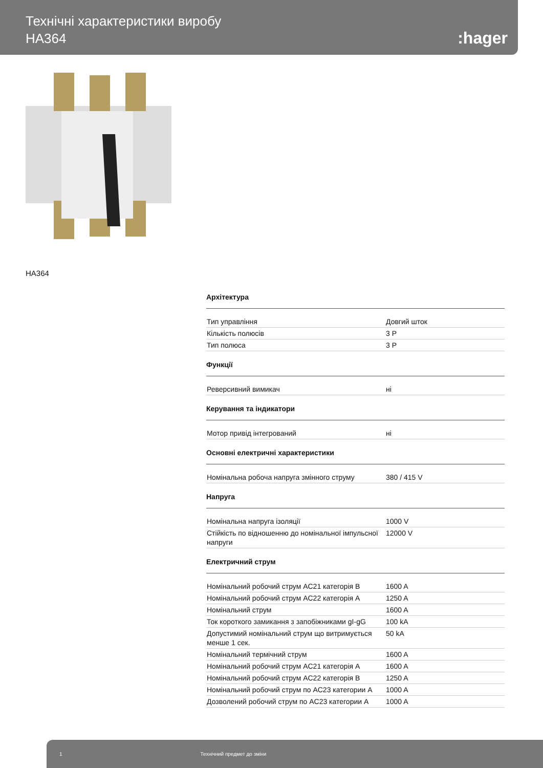Технічні характеристики виробу
HA364
:hager
HA364
Архітектура
| Тип управління | Довгий шток |
| Кількість полюсів | 3 P |
| Тип полюса | 3 P |
Функції
| Реверсивний вимикач | ні |
Керування та індикатори
| Мотор привід інтегрований | ні |
Основні електричні характеристики
| Номінальна робоча напруга змінного струму | 380 / 415 V |
Напруга
| Номінальна напруга ізоляції | 1000 V |
| Стійкість по відношенню до номінальної імпульсної напруги | 12000 V |
Електричний струм
| Номінальний робочий струм AC21 категорія B | 1600 A |
| Номінальний робочий струм AC22 категорія A | 1250 A |
| Номінальний струм | 1600 A |
| Ток короткого замикання з запобіжниками gI-gG | 100 kA |
| Допустимий номінальний струм що витримується менше 1 сек. | 50 kA |
| Номінальний термічний струм | 1600 A |
| Номінальний робочий струм AC21 категорія A | 1600 A |
| Номінальний робочий струм AC22 категорія B | 1250 A |
| Номінальний робочий струм по AC23 категории A | 1000 A |
| Дозволений робочий струм по AC23 категории A | 1000 A |
1 Технічний предмет до зміни